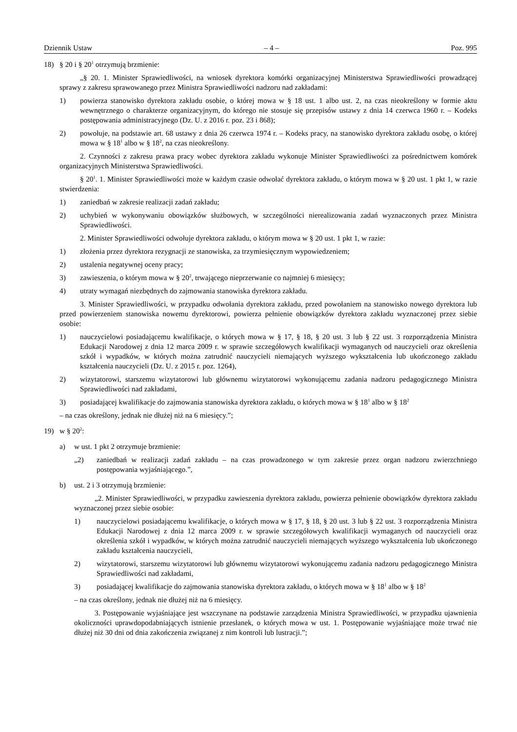Dziennik Ustaw – 4 – Poz. 995
18) § 20 i § 20<sup>1</sup> otrzymują brzmienie:
„§ 20. 1. Minister Sprawiedliwości, na wniosek dyrektora komórki organizacyjnej Ministerstwa Sprawiedliwości prowadzącej sprawy z zakresu sprawowanego przez Ministra Sprawiedliwości nadzoru nad zakładami:
1) powierza stanowisko dyrektora zakładu osobie, o której mowa w § 18 ust. 1 albo ust. 2, na czas nieokreślony w formie aktu wewnętrznego o charakterze organizacyjnym, do którego nie stosuje się przepisów ustawy z dnia 14 czerwca 1960 r. – Kodeks postępowania administracyjnego (Dz. U. z 2016 r. poz. 23 i 868);
2) powołuje, na podstawie art. 68 ustawy z dnia 26 czerwca 1974 r. – Kodeks pracy, na stanowisko dyrektora zakładu osobę, o której mowa w § 18<sup>1</sup> albo w § 18<sup>2</sup>, na czas nieokreślony.
2. Czynności z zakresu prawa pracy wobec dyrektora zakładu wykonuje Minister Sprawiedliwości za pośrednictwem komórek organizacyjnych Ministerstwa Sprawiedliwości.
§ 20<sup>1</sup>. 1. Minister Sprawiedliwości może w każdym czasie odwołać dyrektora zakładu, o którym mowa w § 20 ust. 1 pkt 1, w razie stwierdzenia:
1) zaniedbań w zakresie realizacji zadań zakładu;
2) uchybień w wykonywaniu obowiązków służbowych, w szczególności nierealizowania zadań wyznaczonych przez Ministra Sprawiedliwości.
2. Minister Sprawiedliwości odwołuje dyrektora zakładu, o którym mowa w § 20 ust. 1 pkt 1, w razie:
1) złożenia przez dyrektora rezygnacji ze stanowiska, za trzymiesięcznym wypowiedzeniem;
2) ustalenia negatywnej oceny pracy;
3) zawieszenia, o którym mowa w § 20<sup>2</sup>, trwającego nieprzerwanie co najmniej 6 miesięcy;
4) utraty wymagań niezbędnych do zajmowania stanowiska dyrektora zakładu.
3. Minister Sprawiedliwości, w przypadku odwołania dyrektora zakładu, przed powołaniem na stanowisko nowego dyrektora lub przed powierzeniem stanowiska nowemu dyrektorowi, powierza pełnienie obowiązków dyrektora zakładu wyznaczonej przez siebie osobie:
1) nauczycielowi posiadającemu kwalifikacje, o których mowa w § 17, § 18, § 20 ust. 3 lub § 22 ust. 3 rozporządzenia Ministra Edukacji Narodowej z dnia 12 marca 2009 r. w sprawie szczegółowych kwalifikacji wymaganych od nauczycieli oraz określenia szkół i wypadków, w których można zatrudnić nauczycieli niemających wyższego wykształcenia lub ukończonego zakładu kształcenia nauczycieli (Dz. U. z 2015 r. poz. 1264),
2) wizytatorowi, starszemu wizytatorowi lub głównemu wizytatorowi wykonującemu zadania nadzoru pedagogicznego Ministra Sprawiedliwości nad zakładami,
3) posiadającej kwalifikacje do zajmowania stanowiska dyrektora zakładu, o których mowa w § 18<sup>1</sup> albo w § 18<sup>2</sup>
– na czas określony, jednak nie dłużej niż na 6 miesięcy.”;
19) w § 20<sup>2</sup>:
a) w ust. 1 pkt 2 otrzymuje brzmienie:
„2) zaniedbań w realizacji zadań zakładu – na czas prowadzonego w tym zakresie przez organ nadzoru zwierzchniego postępowania wyjaśniającego.”,
b) ust. 2 i 3 otrzymują brzmienie:
„2. Minister Sprawiedliwości, w przypadku zawieszenia dyrektora zakładu, powierza pełnienie obowiązków dyrektora zakładu wyznaczonej przez siebie osobie:
1) nauczycielowi posiadającemu kwalifikacje, o których mowa w § 17, § 18, § 20 ust. 3 lub § 22 ust. 3 rozporządzenia Ministra Edukacji Narodowej z dnia 12 marca 2009 r. w sprawie szczegółowych kwalifikacji wymaganych od nauczycieli oraz określenia szkół i wypadków, w których można zatrudnić nauczycieli niemających wyższego wykształcenia lub ukończonego zakładu kształcenia nauczycieli,
2) wizytatorowi, starszemu wizytatorowi lub głównemu wizytatorowi wykonującemu zadania nadzoru pedagogicznego Ministra Sprawiedliwości nad zakładami,
3) posiadającej kwalifikacje do zajmowania stanowiska dyrektora zakładu, o których mowa w § 18<sup>1</sup> albo w § 18<sup>2</sup>
– na czas określony, jednak nie dłużej niż na 6 miesięcy.
3. Postępowanie wyjaśniające jest wszczynane na podstawie zarządzenia Ministra Sprawiedliwości, w przypadku ujawnienia okoliczności uprawdopodabniających istnienie przesłanek, o których mowa w ust. 1. Postępowanie wyjaśniające może trwać nie dłużej niż 30 dni od dnia zakończenia związanej z nim kontroli lub lustracji.”;